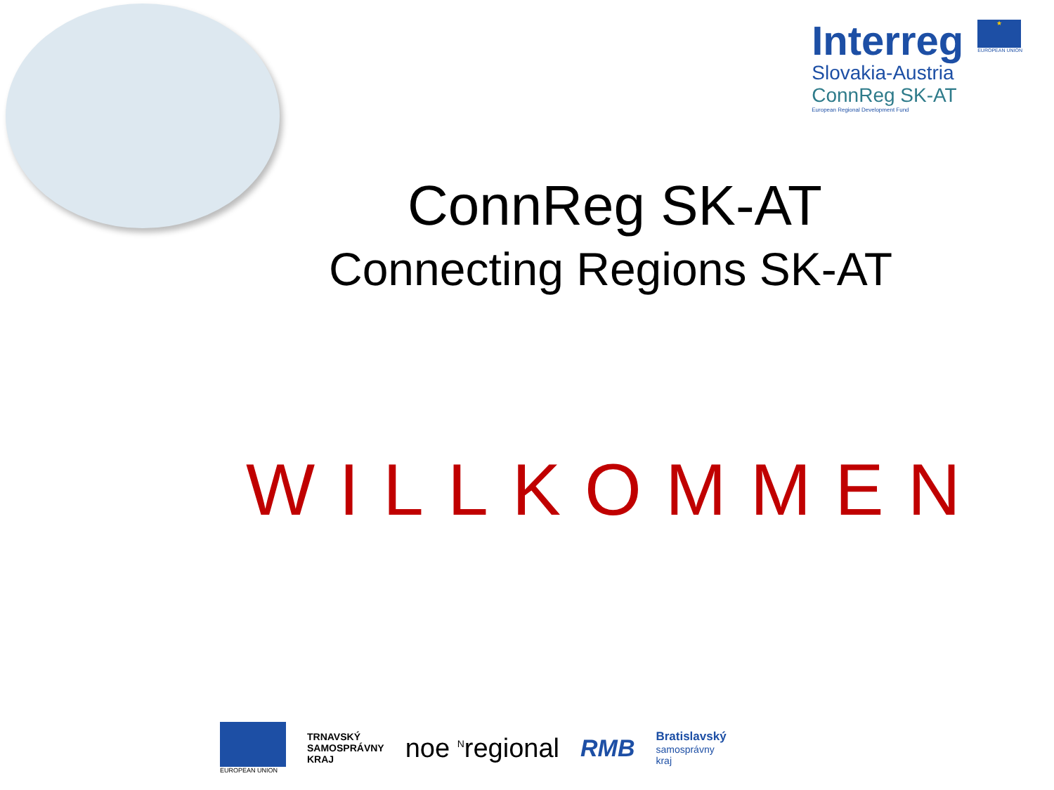Interreg
Slovakia-Austria
ConnReg SK-AT
European Regional Development Fund
★
EUROPEAN UNION
ConnReg SK-AT
Connecting Regions SK-AT
WILLKOMMEN
EUROPEAN UNION
TRNAVSKÝ
SAMOSPRÁVNY
KRAJ
noe <sup>N</sup>regional RMB
Bratislavský
samosprávny
kraj